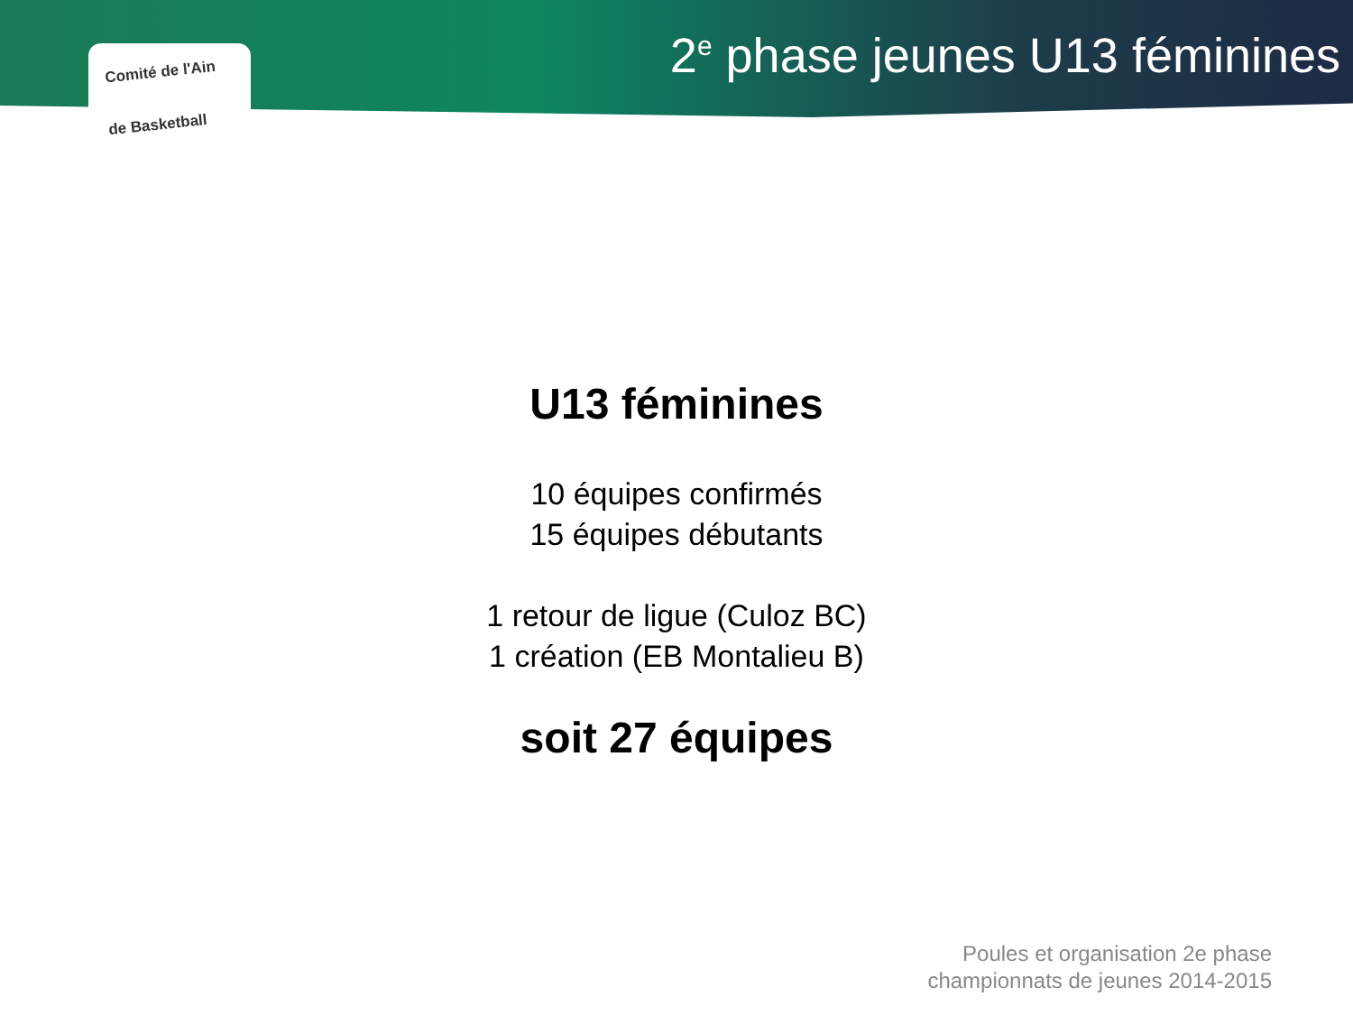2<sup>e</sup> phase jeunes U13 féminines
Comité de l'Ain
de Basketball
U13 féminines
10 équipes confirmés
15 équipes débutants
1 retour de ligue (Culoz BC)
1 création (EB Montalieu B)
soit 27 équipes
Poules et organisation 2e phase
championnats de jeunes 2014-2015